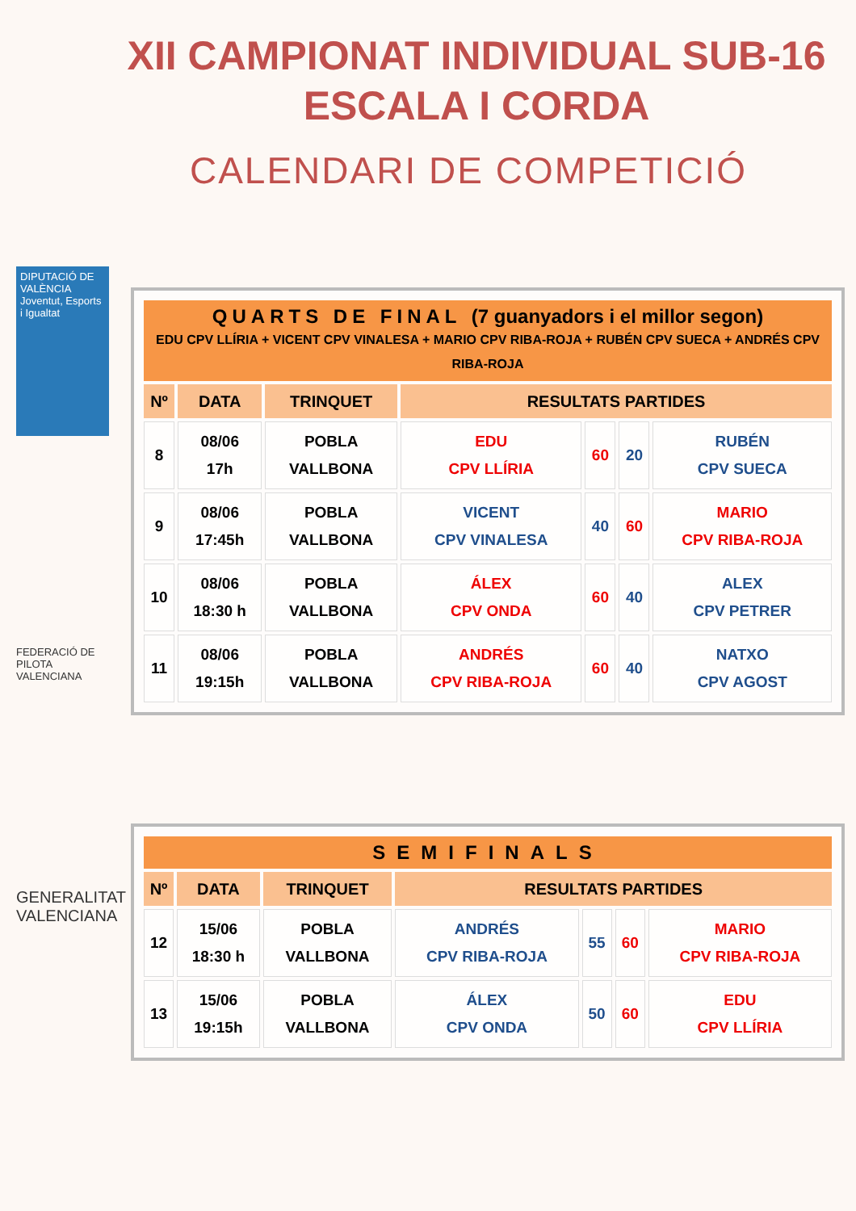XII CAMPIONAT INDIVIDUAL SUB-16
ESCALA I CORDA
CALENDARI DE COMPETICIÓ
DIPUTACIÓ DE VALÈNCIA
Joventut, Esports i Igualtat
FEDERACIÓ DE PILOTA VALENCIANA
GENERALITAT VALENCIANA
| QUARTS DE FINAL (7 guanyadors i el millor segon) EDU CPV LLÍRIA + VICENT CPV VINALESA + MARIO CPV RIBA-ROJA + RUBÉN CPV SUECA + ANDRÉS CPV RIBA-ROJA | | | | | | |
| Nº | DATA | TRINQUET | RESULTATS PARTIDES | | | |
| 8 | 08/06 17h | POBLA VALLBONA | EDU CPV LLÍRIA | 60 | 20 | RUBÉN CPV SUECA |
| 9 | 08/06 17:45h | POBLA VALLBONA | VICENT CPV VINALESA | 40 | 60 | MARIO CPV RIBA-ROJA |
| 10 | 08/06 18:30 h | POBLA VALLBONA | ÁLEX CPV ONDA | 60 | 40 | ALEX CPV PETRER |
| 11 | 08/06 19:15h | POBLA VALLBONA | ANDRÉS CPV RIBA-ROJA | 60 | 40 | NATXO CPV AGOST |
| SEMIFINALS | | | | | | |
| Nº | DATA | TRINQUET | RESULTATS PARTIDES | | | |
| 12 | 15/06 18:30 h | POBLA VALLBONA | ANDRÉS CPV RIBA-ROJA | 55 | 60 | MARIO CPV RIBA-ROJA |
| 13 | 15/06 19:15h | POBLA VALLBONA | ÁLEX CPV ONDA | 50 | 60 | EDU CPV LLÍRIA |